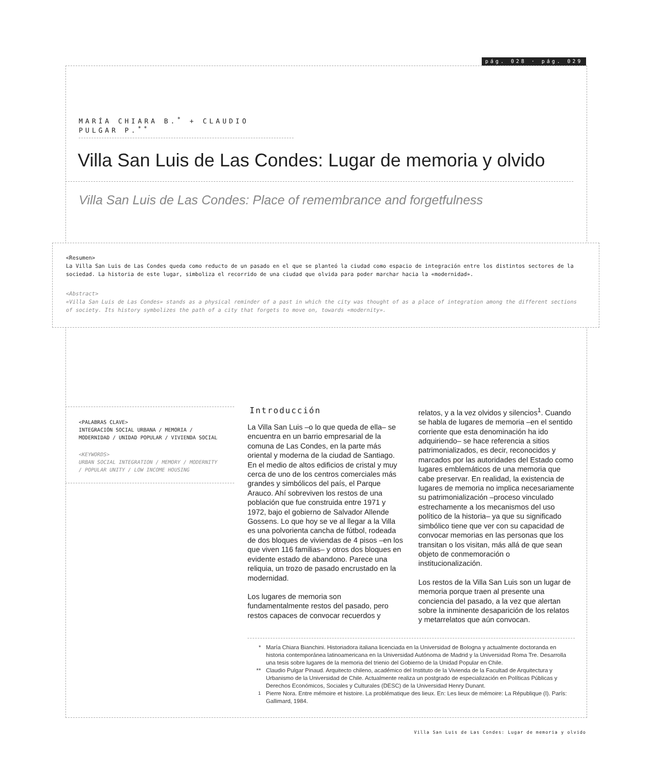pág. 028 · pág. 029
MARÍA CHIARA B.<sup>*</sup> + CLAUDIO PULGAR P.<sup>**</sup>
Villa San Luis de Las Condes: Lugar de memoria y olvido
Villa San Luis de Las Condes: Place of remembrance and forgetfulness
<Resumen>
La Villa San Luis de Las Condes queda como reducto de un pasado en el que se planteó la ciudad como espacio de integración entre los distintos sectores de la sociedad. La historia de este lugar, simboliza el recorrido de una ciudad que olvida para poder marchar hacia la «modernidad».
<Abstract>
«Villa San Luis de Las Condes» stands as a physical reminder of a past in which the city was thought of as a place of integration among the different sections of society. Its history symbolizes the path of a city that forgets to move on, towards «modernity».
<PALABRAS CLAVE>
INTEGRACIÓN SOCIAL URBANA / MEMORIA / MODERNIDAD / UNIDAD POPULAR / VIVIENDA SOCIAL
<KEYWORDS>
URBAN SOCIAL INTEGRATION / MEMORY / MODERNITY / POPULAR UNITY / LOW INCOME HOUSING
Introducción
La Villa San Luis –o lo que queda de ella– se encuentra en un barrio empresarial de la comuna de Las Condes, en la parte más oriental y moderna de la ciudad de Santiago. En el medio de altos edificios de cristal y muy cerca de uno de los centros comerciales más grandes y simbólicos del país, el Parque Arauco. Ahí sobreviven los restos de una población que fue construida entre 1971 y 1972, bajo el gobierno de Salvador Allende Gossens. Lo que hoy se ve al llegar a la Villa es una polvorienta cancha de fútbol, rodeada de dos bloques de viviendas de 4 pisos –en los que viven 116 familias– y otros dos bloques en evidente estado de abandono. Parece una reliquia, un trozo de pasado encrustado en la modernidad.
Los lugares de memoria son fundamentalmente restos del pasado, pero restos capaces de convocar recuerdos y
relatos, y a la vez olvidos y silencios<sup>1</sup>. Cuando se habla de lugares de memoria –en el sentido corriente que esta denominación ha ido adquiriendo– se hace referencia a sitios patrimonializados, es decir, reconocidos y marcados por las autoridades del Estado como lugares emblemáticos de una memoria que cabe preservar. En realidad, la existencia de lugares de memoria no implica necesariamente su patrimonialización –proceso vinculado estrechamente a los mecanismos del uso político de la historia– ya que su significado simbólico tiene que ver con su capacidad de convocar memorias en las personas que los transitan o los visitan, más allá de que sean objeto de conmemoración o institucionalización.
Los restos de la Villa San Luis son un lugar de memoria porque traen al presente una conciencia del pasado, a la vez que alertan sobre la inminente desaparición de los relatos y metarrelatos que aún convocan.
* María Chiara Bianchini. Historiadora italiana licenciada en la Universidad de Bologna y actualmente doctoranda en historia contemporánea latinoamericana en la Universidad Autónoma de Madrid y la Universidad Roma Tre. Desarrolla una tesis sobre lugares de la memoria del trienio del Gobierno de la Unidad Popular en Chile.
** Claudio Pulgar Pinaud. Arquitecto chileno, académico del Instituto de la Vivienda de la Facultad de Arquitectura y Urbanismo de la Universidad de Chile. Actualmente realiza un postgrado de especialización en Políticas Públicas y Derechos Económicos, Sociales y Culturales (DESC) de la Universidad Henry Dunant.
<sup>1</sup> Pierre Nora. Entre mémoire et histoire. La problématique des lieux. En: Les lieux de mémoire: La République (I). París: Gallimard, 1984.
Villa San Luis de Las Condes: Lugar de memoria y olvido